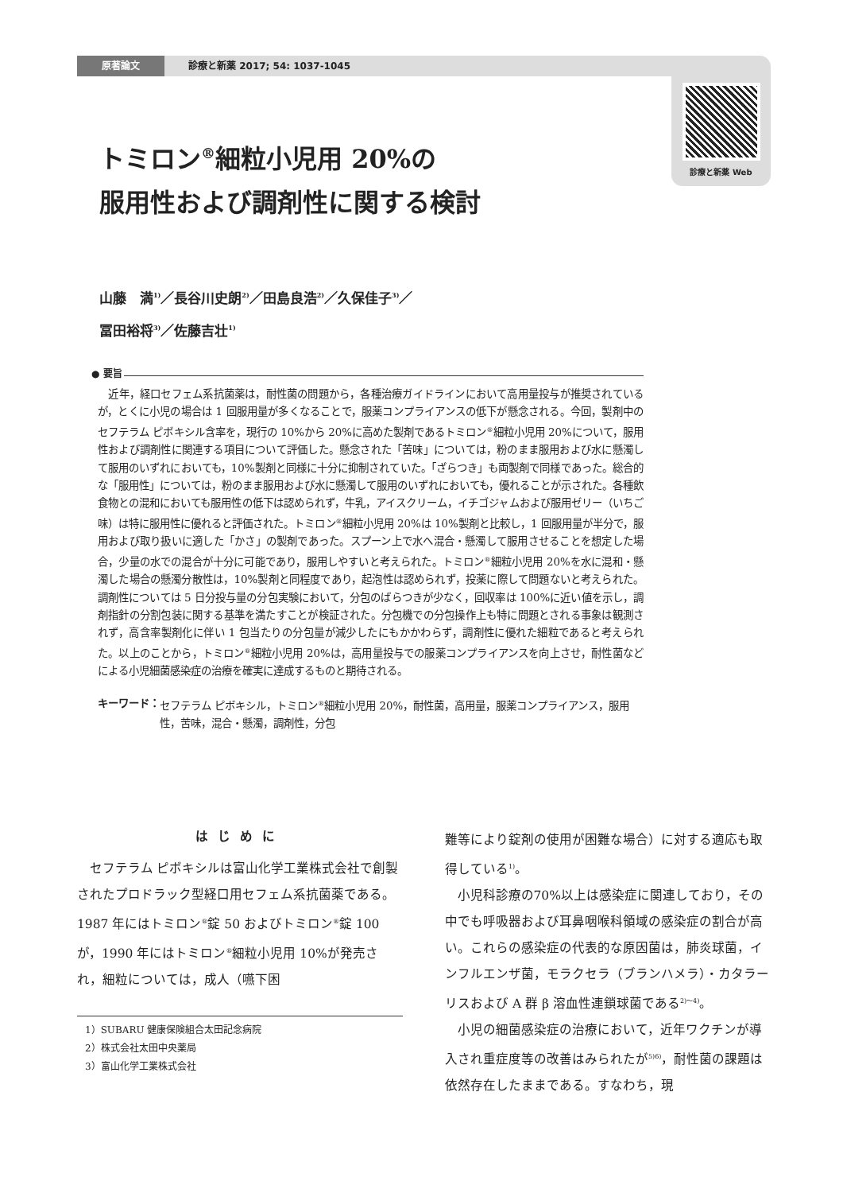原著論文 診療と新薬 2017; 54: 1037-1045
診療と新薬 Web
トミロン<sup>®</sup>細粒小児用 20%の
服用性および調剤性に関する検討
山藤　満<sup>1)</sup>／長谷川史朗<sup>2)</sup>／田島良浩<sup>2)</sup>／久保佳子<sup>3)</sup>／
冨田裕将<sup>3)</sup>／佐藤吉壮<sup>1)</sup>
● 要旨
近年，経口セフェム系抗菌薬は，耐性菌の問題から，各種治療ガイドラインにおいて高用量投与が推奨されているが，とくに小児の場合は 1 回服用量が多くなることで，服薬コンプライアンスの低下が懸念される。今回，製剤中のセフテラム ピボキシル含率を，現行の 10%から 20%に高めた製剤であるトミロン<sup>®</sup>細粒小児用 20%について，服用性および調剤性に関連する項目について評価した。懸念された「苦味」については，粉のまま服用および水に懸濁して服用のいずれにおいても，10%製剤と同様に十分に抑制されていた。「ざらつき」も両製剤で同様であった。総合的な「服用性」については，粉のまま服用および水に懸濁して服用のいずれにおいても，優れることが示された。各種飲食物との混和においても服用性の低下は認められず，牛乳，アイスクリーム，イチゴジャムおよび服用ゼリー（いちご味）は特に服用性に優れると評価された。トミロン<sup>®</sup>細粒小児用 20%は 10%製剤と比較し，1 回服用量が半分で，服用および取り扱いに適した「かさ」の製剤であった。スプーン上で水へ混合・懸濁して服用させることを想定した場合，少量の水での混合が十分に可能であり，服用しやすいと考えられた。トミロン<sup>®</sup>細粒小児用 20%を水に混和・懸濁した場合の懸濁分散性は，10%製剤と同程度であり，起泡性は認められず，投薬に際して問題ないと考えられた。調剤性については 5 日分投与量の分包実験において，分包のばらつきが少なく，回収率は 100%に近い値を示し，調剤指針の分割包装に関する基準を満たすことが検証された。分包機での分包操作上も特に問題とされる事象は観測されず，高含率製剤化に伴い 1 包当たりの分包量が減少したにもかかわらず，調剤性に優れた細粒であると考えられた。以上のことから，トミロン<sup>®</sup>細粒小児用 20%は，高用量投与での服薬コンプライアンスを向上させ，耐性菌などによる小児細菌感染症の治療を確実に達成するものと期待される。
キーワード： セフテラム ピボキシル，トミロン<sup>®</sup>細粒小児用 20%，耐性菌，高用量，服薬コンプライアンス，服用性，苦味，混合・懸濁，調剤性，分包
はじめに
セフテラム ピボキシルは富山化学工業株式会社で創製されたプロドラック型経口用セフェム系抗菌薬である。1987 年にはトミロン<sup>®</sup>錠 50 およびトミロン<sup>®</sup>錠 100 が，1990 年にはトミロン<sup>®</sup>細粒小児用 10%が発売され，細粒については，成人（嚥下困
1）SUBARU 健康保険組合太田記念病院
2）株式会社太田中央薬局
3）富山化学工業株式会社
難等により錠剤の使用が困難な場合）に対する適応も取得している<sup>1)</sup>。
小児科診療の70%以上は感染症に関連しており，その中でも呼吸器および耳鼻咽喉科領域の感染症の割合が高い。これらの感染症の代表的な原因菌は，肺炎球菌，インフルエンザ菌，モラクセラ（ブランハメラ）・カタラーリスおよび A 群 β 溶血性連鎖球菌である<sup>2)～4)</sup>。
小児の細菌感染症の治療において，近年ワクチンが導入され重症度等の改善はみられたが<sup>5)6)</sup>，耐性菌の課題は依然存在したままである。すなわち，現